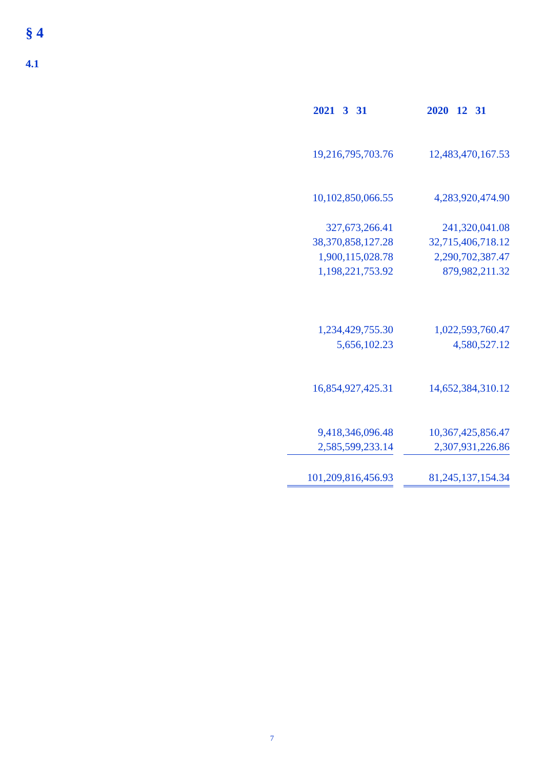§ 4
4.1
| 2021 3 31 | | 2020 12 31 |
| 19,216,795,703.76 | | 12,483,470,167.53 |
| 10,102,850,066.55 | | 4,283,920,474.90 |
| 327,673,266.41 | | 241,320,041.08 |
| 38,370,858,127.28 | | 32,715,406,718.12 |
| 1,900,115,028.78 | | 2,290,702,387.47 |
| 1,198,221,753.92 | | 879,982,211.32 |
| 1,234,429,755.30 | | 1,022,593,760.47 |
| 5,656,102.23 | | 4,580,527.12 |
| 16,854,927,425.31 | | 14,652,384,310.12 |
| 9,418,346,096.48 | | 10,367,425,856.47 |
| 2,585,599,233.14 | | 2,307,931,226.86 |
| 101,209,816,456.93 | | 81,245,137,154.34 |
7